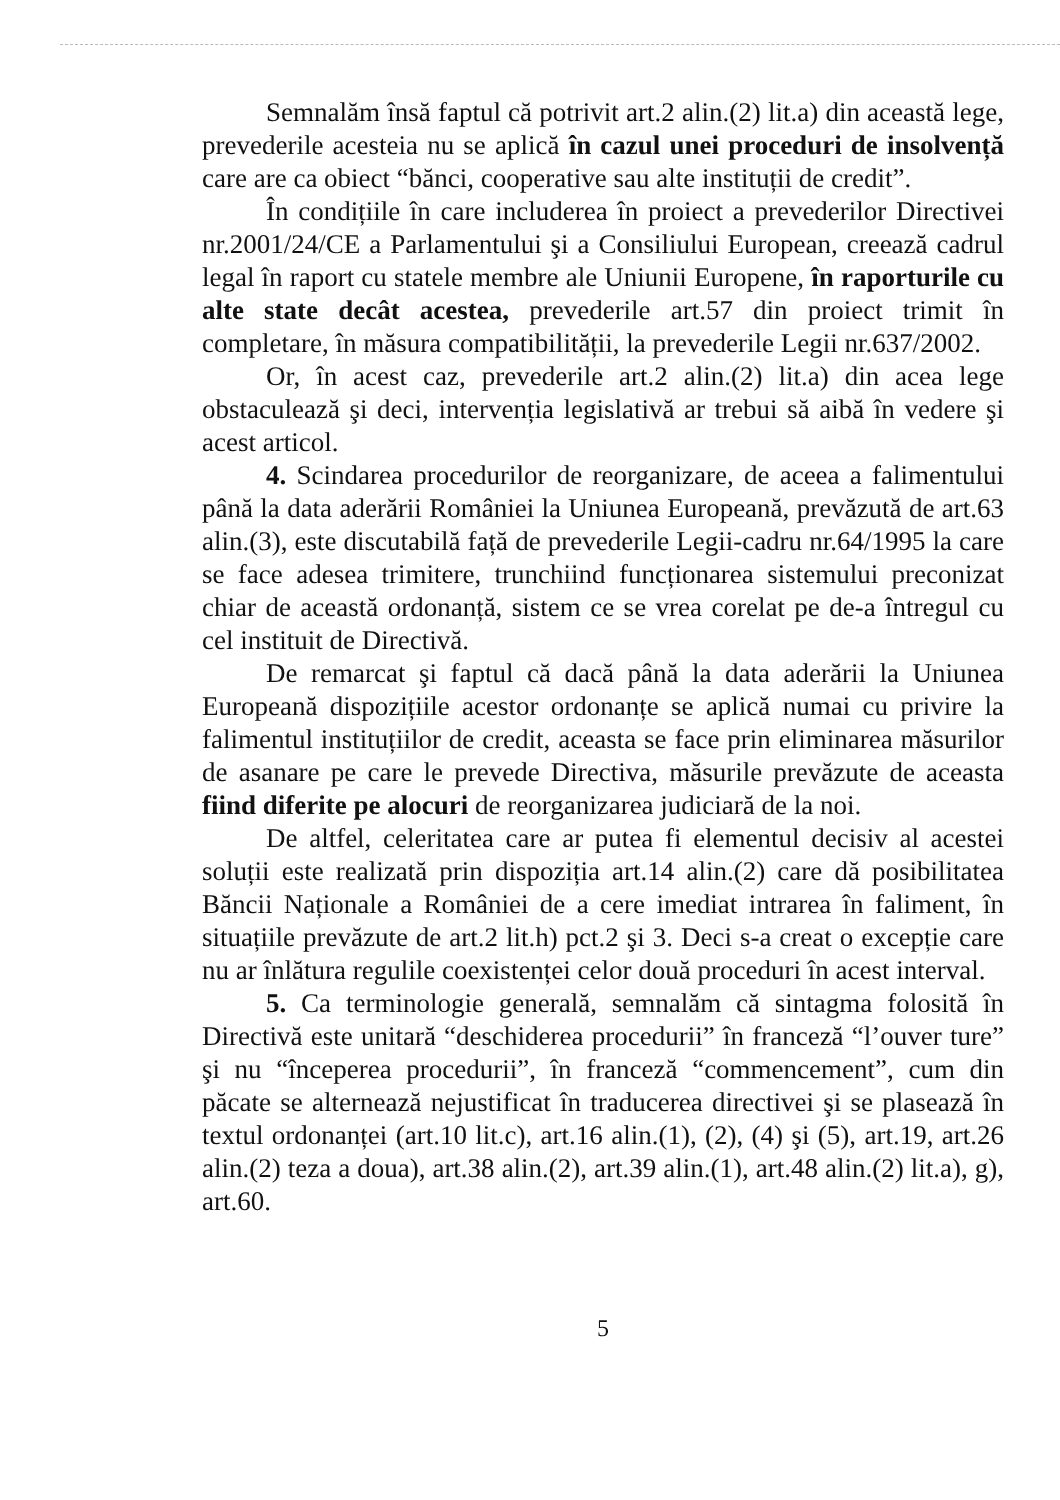Semnalăm însă faptul că potrivit art.2 alin.(2) lit.a) din această lege, prevederile acesteia nu se aplică în cazul unei proceduri de insolvență care are ca obiect “bănci, cooperative sau alte instituții de credit”.
În condițiile în care includerea în proiect a prevederilor Directivei nr.2001/24/CE a Parlamentului şi a Consiliului European, creează cadrul legal în raport cu statele membre ale Uniunii Europene, în raporturile cu alte state decât acestea, prevederile art.57 din proiect trimit în completare, în măsura compatibilității, la prevederile Legii nr.637/2002.
Or, în acest caz, prevederile art.2 alin.(2) lit.a) din acea lege obstaculează şi deci, intervenția legislativă ar trebui să aibă în vedere şi acest articol.
4. Scindarea procedurilor de reorganizare, de aceea a falimentului până la data aderării României la Uniunea Europeană, prevăzută de art.63 alin.(3), este discutabilă față de prevederile Legii-cadru nr.64/1995 la care se face adesea trimitere, trunchiind funcționarea sistemului preconizat chiar de această ordonanță, sistem ce se vrea corelat pe de-a întregul cu cel instituit de Directivă.
De remarcat şi faptul că dacă până la data aderării la Uniunea Europeană dispozițiile acestor ordonanțe se aplică numai cu privire la falimentul instituțiilor de credit, aceasta se face prin eliminarea măsurilor de asanare pe care le prevede Directiva, măsurile prevăzute de aceasta fiind diferite pe alocuri de reorganizarea judiciară de la noi.
De altfel, celeritatea care ar putea fi elementul decisiv al acestei soluții este realizată prin dispoziția art.14 alin.(2) care dă posibilitatea Băncii Naționale a României de a cere imediat intrarea în faliment, în situațiile prevăzute de art.2 lit.h) pct.2 şi 3. Deci s-a creat o excepție care nu ar înlătura regulile coexistenței celor două proceduri în acest interval.
5. Ca terminologie generală, semnalăm că sintagma folosită în Directivă este unitară “deschiderea procedurii” în franceză “l’ouver ture” şi nu “începerea procedurii”, în franceză “commencement”, cum din păcate se alternează nejustificat în traducerea directivei şi se plasează în textul ordonanței (art.10 lit.c), art.16 alin.(1), (2), (4) şi (5), art.19, art.26 alin.(2) teza a doua), art.38 alin.(2), art.39 alin.(1), art.48 alin.(2) lit.a), g), art.60.
5